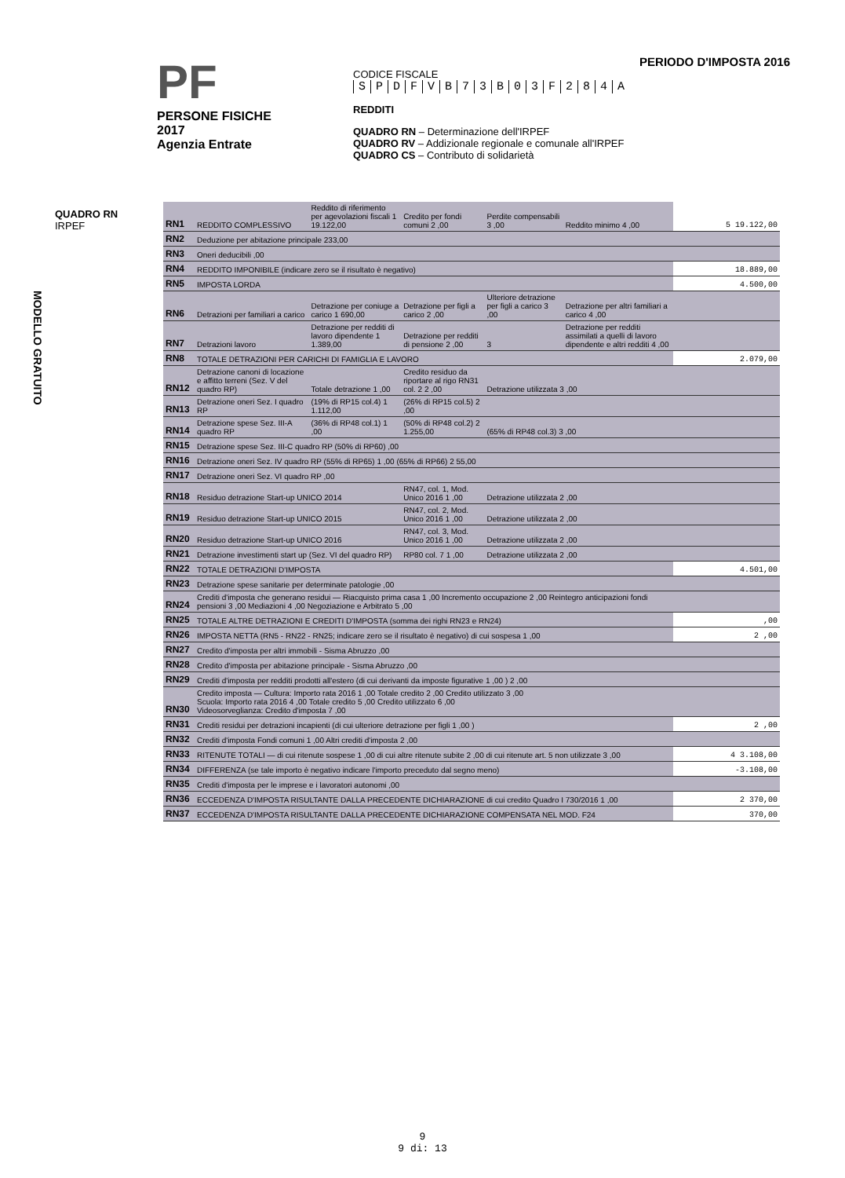PF
PERSONE FISICHE
2017
Agenzia Entrate
PERIODO D'IMPOSTA 2016
CODICE FISCALE
SPDFVB 73 B 03 F 284 A
REDDITI
QUADRO RN – Determinazione dell'IRPEF
QUADRO RV – Addizionale regionale e comunale all'IRPEF
QUADRO CS – Contributo di solidarietà
QUADRO RN
IRPEF
MODELLO GRATUITO
| RN1 | REDDITO COMPLESSIVO | Reddito di riferimento per agevolazioni fiscali 1 19.122,00 | Credito per fondi comuni 2 ,00 | Perdite compensabili 3 ,00 | Reddito minimo 4 ,00 | 5 19.122,00 |
| RN2 | Deduzione per abitazione principale 233,00 | | | | | |
| RN3 | Oneri deducibili ,00 | | | | | |
| RN4 | REDDITO IMPONIBILE (indicare zero se il risultato è negativo) | | | | | 18.889,00 |
| RN5 | IMPOSTA LORDA | | | | | 4.500,00 |
| RN6 | Detrazioni per familiari a carico | Detrazione per coniuge a carico 1 690,00 | Detrazione per figli a carico 2 ,00 | Ulteriore detrazione per figli a carico 3 ,00 | Detrazione per altri familiari a carico 4 ,00 | |
| RN7 | Detrazioni lavoro | Detrazione per redditi di lavoro dipendente 1 1.389,00 | Detrazione per redditi di pensione 2 ,00 | 3 | Detrazione per redditi assimilati a quelli di lavoro dipendente e altri redditi 4 ,00 | |
| RN8 | TOTALE DETRAZIONI PER CARICHI DI FAMIGLIA E LAVORO | | | | | 2.079,00 |
| RN12 | Detrazione canoni di locazione e affitto terreni (Sez. V del quadro RP) | Totale detrazione 1 ,00 | Credito residuo da riportare al rigo RN31 col. 2 2 ,00 | Detrazione utilizzata 3 ,00 | | |
| RN13 | Detrazione oneri Sez. I quadro RP | (19% di RP15 col.4) 1 1.112,00 | (26% di RP15 col.5) 2 ,00 | | | |
| RN14 | Detrazione spese Sez. III-A quadro RP | (36% di RP48 col.1) 1 ,00 | (50% di RP48 col.2) 2 1.255,00 | (65% di RP48 col.3) 3 ,00 | | |
| RN15 | Detrazione spese Sez. III-C quadro RP (50% di RP60) ,00 | | | | | |
| RN16 | Detrazione oneri Sez. IV quadro RP (55% di RP65) 1 ,00 (65% di RP66) 2 55,00 | | | | | |
| RN17 | Detrazione oneri Sez. VI quadro RP ,00 | | | | | |
| RN18 | Residuo detrazione Start-up UNICO 2014 | | RN47, col. 1, Mod. Unico 2016 1 ,00 | Detrazione utilizzata 2 ,00 | | |
| RN19 | Residuo detrazione Start-up UNICO 2015 | | RN47, col. 2, Mod. Unico 2016 1 ,00 | Detrazione utilizzata 2 ,00 | | |
| RN20 | Residuo detrazione Start-up UNICO 2016 | | RN47, col. 3, Mod. Unico 2016 1 ,00 | Detrazione utilizzata 2 ,00 | | |
| RN21 | Detrazione investimenti start up (Sez. VI del quadro RP) | | RP80 col. 7 1 ,00 | Detrazione utilizzata 2 ,00 | | |
| RN22 | TOTALE DETRAZIONI D'IMPOSTA | | | | | 4.501,00 |
| RN23 | Detrazione spese sanitarie per determinate patologie ,00 | | | | | |
| RN24 | Crediti d'imposta che generano residui — Riacquisto prima casa 1 ,00 Incremento occupazione 2 ,00 Reintegro anticipazioni fondi pensioni 3 ,00 Mediazioni 4 ,00 Negoziazione e Arbitrato 5 ,00 | | | | | |
| RN25 | TOTALE ALTRE DETRAZIONI E CREDITI D'IMPOSTA (somma dei righi RN23 e RN24) | | | | | ,00 |
| RN26 | IMPOSTA NETTA (RN5 - RN22 - RN25; indicare zero se il risultato è negativo) di cui sospesa 1 ,00 | | | | | 2 ,00 |
| RN27 | Credito d'imposta per altri immobili - Sisma Abruzzo ,00 | | | | | |
| RN28 | Credito d'imposta per abitazione principale - Sisma Abruzzo ,00 | | | | | |
| RN29 | Crediti d'imposta per redditi prodotti all'estero (di cui derivanti da imposte figurative 1 ,00 ) 2 ,00 | | | | | |
| RN30 | Credito imposta — Cultura: Importo rata 2016 1 ,00 Totale credito 2 ,00 Credito utilizzato 3 ,00 Scuola: Importo rata 2016 4 ,00 Totale credito 5 ,00 Credito utilizzato 6 ,00 Videosorveglianza: Credito d'imposta 7 ,00 | | | | | |
| RN31 | Crediti residui per detrazioni incapienti (di cui ulteriore detrazione per figli 1 ,00 ) | | | | | 2 ,00 |
| RN32 | Crediti d'imposta Fondi comuni 1 ,00 Altri crediti d'imposta 2 ,00 | | | | | |
| RN33 | RITENUTE TOTALI — di cui ritenute sospese 1 ,00 di cui altre ritenute subite 2 ,00 di cui ritenute art. 5 non utilizzate 3 ,00 | | | | | 4 3.108,00 |
| RN34 | DIFFERENZA (se tale importo è negativo indicare l'importo preceduto dal segno meno) | | | | | -3.108,00 |
| RN35 | Crediti d'imposta per le imprese e i lavoratori autonomi ,00 | | | | | |
| RN36 | ECCEDENZA D'IMPOSTA RISULTANTE DALLA PRECEDENTE DICHIARAZIONE di cui credito Quadro I 730/2016 1 ,00 | | | | | 2 370,00 |
| RN37 | ECCEDENZA D'IMPOSTA RISULTANTE DALLA PRECEDENTE DICHIARAZIONE COMPENSATA NEL MOD. F24 | | | | | 370,00 |
9
9 di: 13